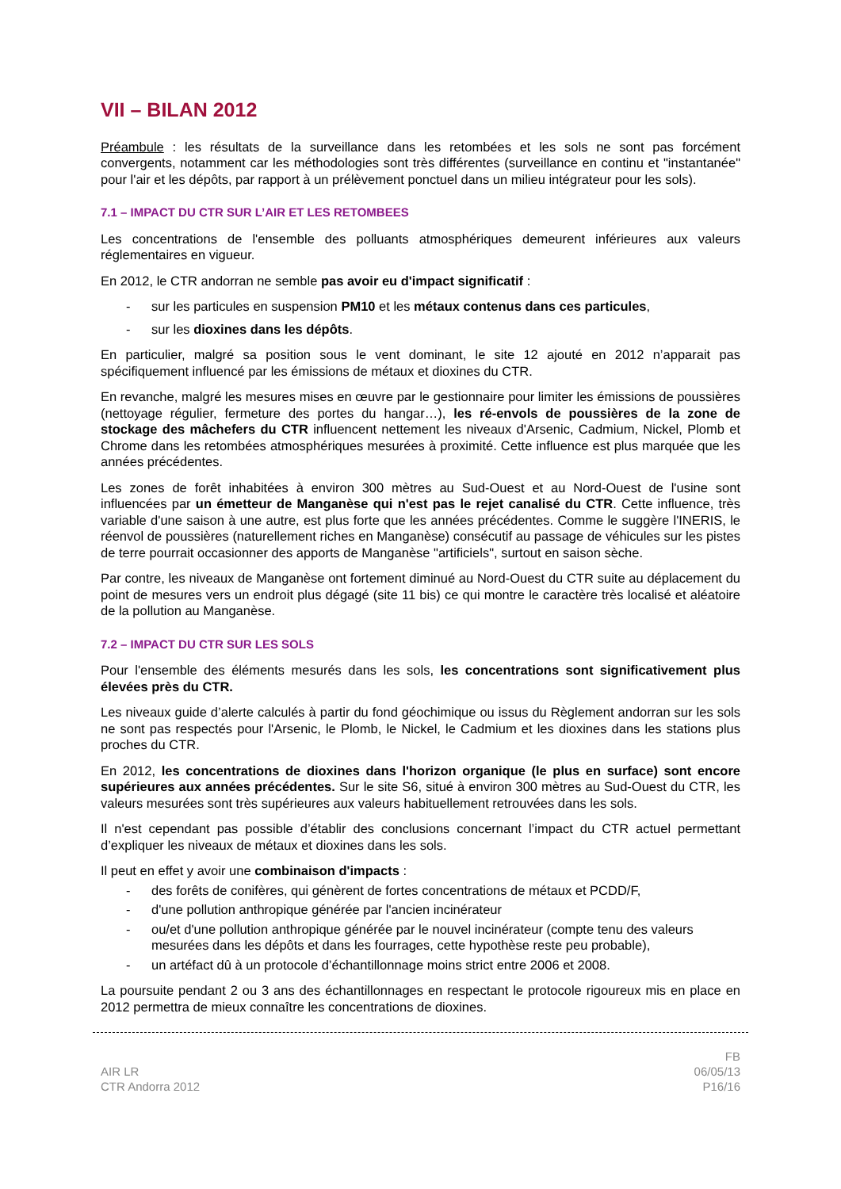VII – BILAN 2012
Préambule : les résultats de la surveillance dans les retombées et les sols ne sont pas forcément convergents, notamment car les méthodologies sont très différentes (surveillance en continu et "instantanée" pour l'air et les dépôts, par rapport à un prélèvement ponctuel dans un milieu intégrateur pour les sols).
7.1 – IMPACT DU CTR SUR L’AIR ET LES RETOMBEES
Les concentrations de l'ensemble des polluants atmosphériques demeurent inférieures aux valeurs réglementaires en vigueur.
En 2012, le CTR andorran ne semble pas avoir eu d'impact significatif :
- sur les particules en suspension PM10 et les métaux contenus dans ces particules,
- sur les dioxines dans les dépôts.
En particulier, malgré sa position sous le vent dominant, le site 12 ajouté en 2012 n’apparait pas spécifiquement influencé par les émissions de métaux et dioxines du CTR.
En revanche, malgré les mesures mises en œuvre par le gestionnaire pour limiter les émissions de poussières (nettoyage régulier, fermeture des portes du hangar…), les ré-envols de poussières de la zone de stockage des mâchefers du CTR influencent nettement les niveaux d'Arsenic, Cadmium, Nickel, Plomb et Chrome dans les retombées atmosphériques mesurées à proximité. Cette influence est plus marquée que les années précédentes.
Les zones de forêt inhabitées à environ 300 mètres au Sud-Ouest et au Nord-Ouest de l'usine sont influencées par un émetteur de Manganèse qui n'est pas le rejet canalisé du CTR. Cette influence, très variable d'une saison à une autre, est plus forte que les années précédentes. Comme le suggère l'INERIS, le réenvol de poussières (naturellement riches en Manganèse) consécutif au passage de véhicules sur les pistes de terre pourrait occasionner des apports de Manganèse "artificiels", surtout en saison sèche.
Par contre, les niveaux de Manganèse ont fortement diminué au Nord-Ouest du CTR suite au déplacement du point de mesures vers un endroit plus dégagé (site 11 bis) ce qui montre le caractère très localisé et aléatoire de la pollution au Manganèse.
7.2 – IMPACT DU CTR SUR LES SOLS
Pour l'ensemble des éléments mesurés dans les sols, les concentrations sont significativement plus élevées près du CTR.
Les niveaux guide d’alerte calculés à partir du fond géochimique ou issus du Règlement andorran sur les sols ne sont pas respectés pour l'Arsenic, le Plomb, le Nickel, le Cadmium et les dioxines dans les stations plus proches du CTR.
En 2012, les concentrations de dioxines dans l'horizon organique (le plus en surface) sont encore supérieures aux années précédentes. Sur le site S6, situé à environ 300 mètres au Sud-Ouest du CTR, les valeurs mesurées sont très supérieures aux valeurs habituellement retrouvées dans les sols.
Il n'est cependant pas possible d’établir des conclusions concernant l’impact du CTR actuel permettant d’expliquer les niveaux de métaux et dioxines dans les sols.
Il peut en effet y avoir une combinaison d'impacts :
- des forêts de conifères, qui génèrent de fortes concentrations de métaux et PCDD/F,
- d'une pollution anthropique générée par l'ancien incinérateur
- ou/et d'une pollution anthropique générée par le nouvel incinérateur (compte tenu des valeurs mesurées dans les dépôts et dans les fourrages, cette hypothèse reste peu probable),
- un artéfact dû à un protocole d’échantillonnage moins strict entre 2006 et 2008.
La poursuite pendant 2 ou 3 ans des échantillonnages en respectant le protocole rigoureux mis en place en 2012 permettra de mieux connaître les concentrations de dioxines.
AIR LR
CTR Andorra 2012
FB
06/05/13
P16/16